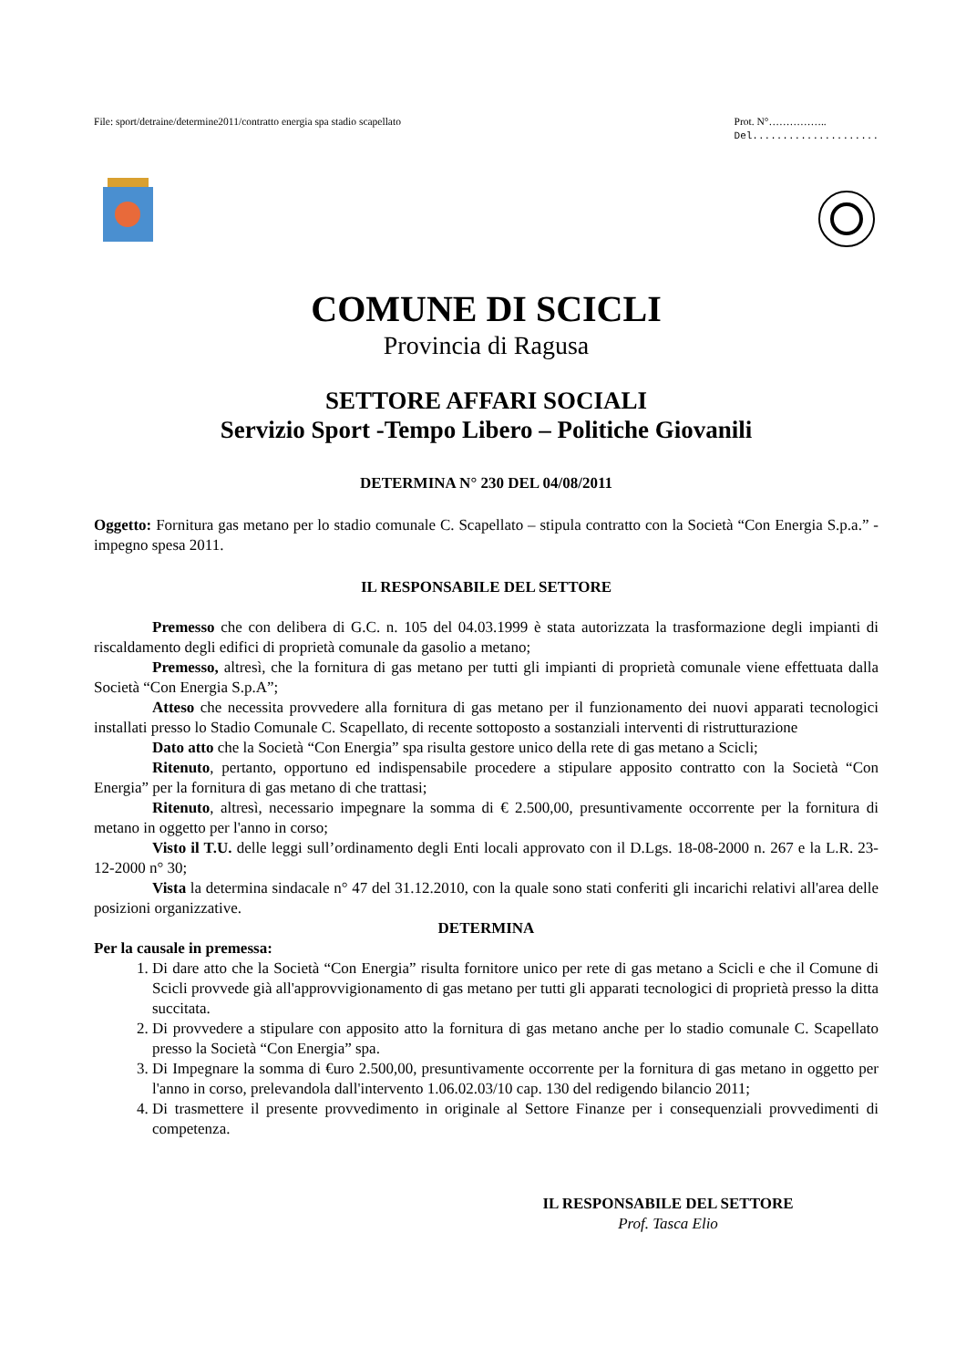File: sport/detraine/determine2011/contratto energia spa stadio scapellato
Prot. N°……………..
Del.....................
COMUNE DI SCICLI
Provincia di Ragusa
SETTORE AFFARI SOCIALI
Servizio Sport -Tempo Libero – Politiche Giovanili
DETERMINA N° 230 DEL 04/08/2011
Oggetto: Fornitura gas metano per lo stadio comunale C. Scapellato – stipula contratto con la Società “Con Energia S.p.a.” - impegno spesa 2011.
IL RESPONSABILE DEL SETTORE
Premesso che con delibera di G.C. n. 105 del 04.03.1999 è stata autorizzata la trasformazione degli impianti di riscaldamento degli edifici di proprietà comunale da gasolio a metano;
Premesso, altresì, che la fornitura di gas metano per tutti gli impianti di proprietà comunale viene effettuata dalla Società “Con Energia S.p.A”;
Atteso che necessita provvedere alla fornitura di gas metano per il funzionamento dei nuovi apparati tecnologici installati presso lo Stadio Comunale C. Scapellato, di recente sottoposto a sostanziali interventi di ristrutturazione
Dato atto che la Società “Con Energia” spa risulta gestore unico della rete di gas metano a Scicli;
Ritenuto, pertanto, opportuno ed indispensabile procedere a stipulare apposito contratto con la Società “Con Energia” per la fornitura di gas metano di che trattasi;
Ritenuto, altresì, necessario impegnare la somma di € 2.500,00, presuntivamente occorrente per la fornitura di metano in oggetto per l'anno in corso;
Visto il T.U. delle leggi sull’ordinamento degli Enti locali approvato con il D.Lgs. 18-08-2000 n. 267 e la L.R. 23-12-2000 n° 30;
Vista la determina sindacale n° 47 del 31.12.2010, con la quale sono stati conferiti gli incarichi relativi all'area delle posizioni organizzative.
DETERMINA
Per la causale in premessa:
1. Di dare atto che la Società “Con Energia” risulta fornitore unico per rete di gas metano a Scicli e che il Comune di Scicli provvede già all'approvvigionamento di gas metano per tutti gli apparati tecnologici di proprietà presso la ditta succitata.
2. Di provvedere a stipulare con apposito atto la fornitura di gas metano anche per lo stadio comunale C. Scapellato presso la Società “Con Energia” spa.
3. Di Impegnare la somma di €uro 2.500,00, presuntivamente occorrente per la fornitura di gas metano in oggetto per l'anno in corso, prelevandola dall'intervento 1.06.02.03/10 cap. 130 del redigendo bilancio 2011;
4. Di trasmettere il presente provvedimento in originale al Settore Finanze per i consequenziali provvedimenti di competenza.
IL RESPONSABILE DEL SETTORE
Prof. Tasca Elio